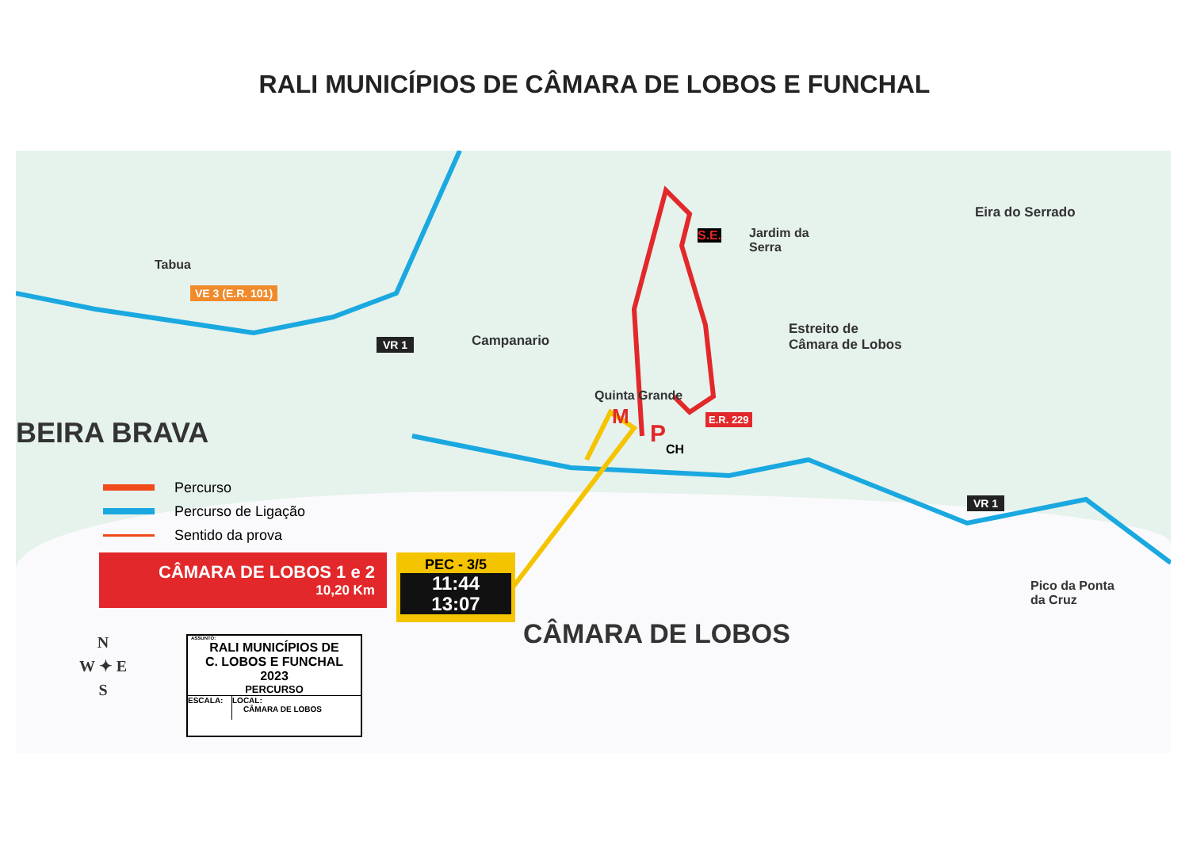RALI MUNICÍPIOS DE CÂMARA DE LOBOS E FUNCHAL
Tabua
VE 3 (E.R. 101)
VR 1 Campanario
S.E.
Jardim da
Serra
Eira do Serrado
Estreito de
Câmara de Lobos
Quinta Grande
M
P
CH
E.R. 229
BEIRA BRAVA
VR 1
Pico da Ponta
da Cruz
CÂMARA DE LOBOS
Percurso
Percurso de Ligação
Sentido da prova
CÂMARA DE LOBOS 1 e 2
10,20 Km
PEC - 3/5
11:44
13:07
N
W ✦ E
S
ASSUNTO:
RALI MUNICÍPIOS DE
C. LOBOS E FUNCHAL
2023
PERCURSO
ESCALA: LOCAL:
CÂMARA DE LOBOS